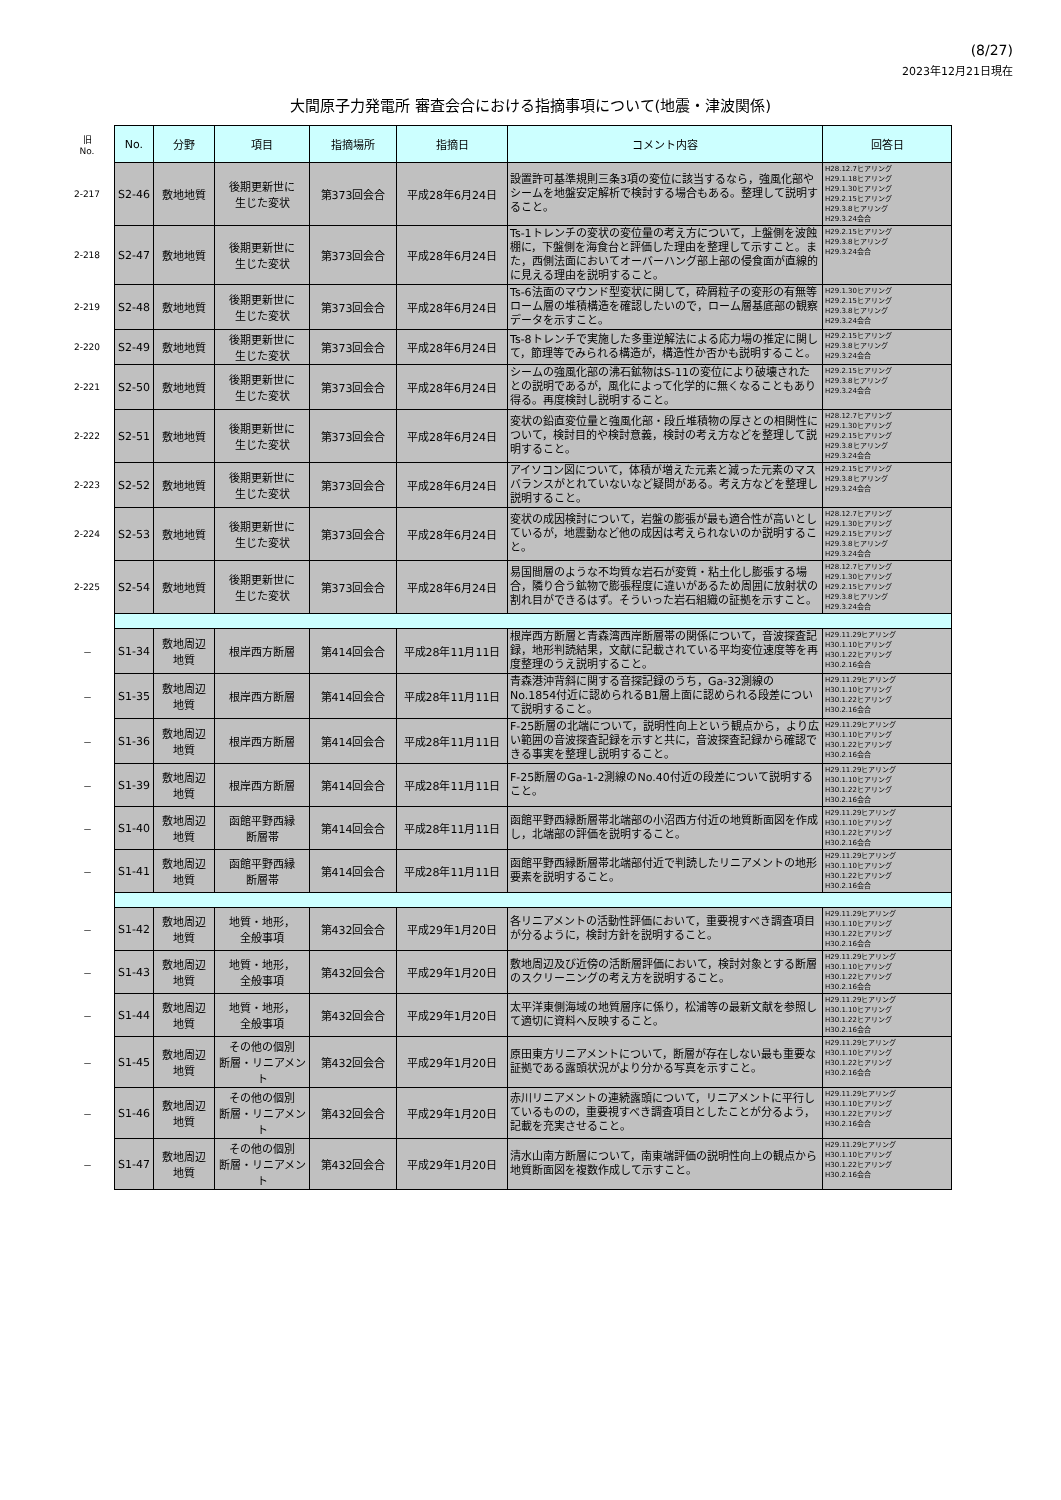(8/27)
2023年12月21日現在
大間原子力発電所 審査会合における指摘事項について(地震・津波関係)
| 旧 No. | No. | 分野 | 項目 | 指摘場所 | 指摘日 | コメント内容 | 回答日 |
| --- | --- | --- | --- | --- | --- | --- | --- |
| 2-217 | S2-46 | 敷地地質 | 後期更新世に 生じた変状 | 第373回会合 | 平成28年6月24日 | 設置許可基準規則三条3項の変位に該当するなら，強風化部やシームを地盤安定解析で検討する場合もある。整理して説明すること。 | H28.12.7ヒアリング H29.1.18ヒアリング H29.1.30ヒアリング H29.2.15ヒアリング H29.3.8ヒアリング H29.3.24会合 |
| 2-218 | S2-47 | 敷地地質 | 後期更新世に 生じた変状 | 第373回会合 | 平成28年6月24日 | Ts-1トレンチの変状の変位量の考え方について，上盤側を波蝕棚に，下盤側を海食台と評価した理由を整理して示すこと。また，西側法面においてオーバーハング部上部の侵食面が直線的に見える理由を説明すること。 | H29.2.15ヒアリング H29.3.8ヒアリング H29.3.24会合 |
| 2-219 | S2-48 | 敷地地質 | 後期更新世に 生じた変状 | 第373回会合 | 平成28年6月24日 | Ts-6法面のマウンド型変状に関して，砕屑粒子の変形の有無等ローム層の堆積構造を確認したいので，ローム層基底部の観察データを示すこと。 | H29.1.30ヒアリング H29.2.15ヒアリング H29.3.8ヒアリング H29.3.24会合 |
| 2-220 | S2-49 | 敷地地質 | 後期更新世に 生じた変状 | 第373回会合 | 平成28年6月24日 | Ts-8トレンチで実施した多重逆解法による応力場の推定に関して，節理等でみられる構造が，構造性か否かも説明すること。 | H29.2.15ヒアリング H29.3.8ヒアリング H29.3.24会合 |
| 2-221 | S2-50 | 敷地地質 | 後期更新世に 生じた変状 | 第373回会合 | 平成28年6月24日 | シームの強風化部の沸石鉱物はS-11の変位により破壊されたとの説明であるが，風化によって化学的に無くなることもあり得る。再度検討し説明すること。 | H29.2.15ヒアリング H29.3.8ヒアリング H29.3.24会合 |
| 2-222 | S2-51 | 敷地地質 | 後期更新世に 生じた変状 | 第373回会合 | 平成28年6月24日 | 変状の鉛直変位量と強風化部・段丘堆積物の厚さとの相関性について，検討目的や検討意義，検討の考え方などを整理して説明すること。 | H28.12.7ヒアリング H29.1.30ヒアリング H29.2.15ヒアリング H29.3.8ヒアリング H29.3.24会合 |
| 2-223 | S2-52 | 敷地地質 | 後期更新世に 生じた変状 | 第373回会合 | 平成28年6月24日 | アイソコン図について，体積が増えた元素と減った元素のマスバランスがとれていないなど疑問がある。考え方などを整理し説明すること。 | H29.2.15ヒアリング H29.3.8ヒアリング H29.3.24会合 |
| 2-224 | S2-53 | 敷地地質 | 後期更新世に 生じた変状 | 第373回会合 | 平成28年6月24日 | 変状の成因検討について，岩盤の膨張が最も適合性が高いとしているが，地震動など他の成因は考えられないのか説明すること。 | H28.12.7ヒアリング H29.1.30ヒアリング H29.2.15ヒアリング H29.3.8ヒアリング H29.3.24会合 |
| 2-225 | S2-54 | 敷地地質 | 後期更新世に 生じた変状 | 第373回会合 | 平成28年6月24日 | 易国間層のような不均質な岩石が変質・粘土化し膨張する場合，隣り合う鉱物で膨張程度に違いがあるため周囲に放射状の割れ目ができるはず。そういった岩石組織の証拠を示すこと。 | H28.12.7ヒアリング H29.1.30ヒアリング H29.2.15ヒアリング H29.3.8ヒアリング H29.3.24会合 |
| － | S1-34 | 敷地周辺 地質 | 根岸西方断層 | 第414回会合 | 平成28年11月11日 | 根岸西方断層と青森湾西岸断層帯の関係について，音波探査記録，地形判読結果，文献に記載されている平均変位速度等を再度整理のうえ説明すること。 | H29.11.29ヒアリング H30.1.10ヒアリング H30.1.22ヒアリング H30.2.16会合 |
| － | S1-35 | 敷地周辺 地質 | 根岸西方断層 | 第414回会合 | 平成28年11月11日 | 青森港沖背斜に関する音探記録のうち，Ga-32測線のNo.1854付近に認められるB1層上面に認められる段差について説明すること。 | H29.11.29ヒアリング H30.1.10ヒアリング H30.1.22ヒアリング H30.2.16会合 |
| － | S1-36 | 敷地周辺 地質 | 根岸西方断層 | 第414回会合 | 平成28年11月11日 | F-25断層の北端について，説明性向上という観点から，より広い範囲の音波探査記録を示すと共に，音波探査記録から確認できる事実を整理し説明すること。 | H29.11.29ヒアリング H30.1.10ヒアリング H30.1.22ヒアリング H30.2.16会合 |
| － | S1-39 | 敷地周辺 地質 | 根岸西方断層 | 第414回会合 | 平成28年11月11日 | F-25断層のGa-1-2測線のNo.40付近の段差について説明すること。 | H29.11.29ヒアリング H30.1.10ヒアリング H30.1.22ヒアリング H30.2.16会合 |
| － | S1-40 | 敷地周辺 地質 | 函館平野西縁 断層帯 | 第414回会合 | 平成28年11月11日 | 函館平野西縁断層帯北端部の小沼西方付近の地質断面図を作成し，北端部の評価を説明すること。 | H29.11.29ヒアリング H30.1.10ヒアリング H30.1.22ヒアリング H30.2.16会合 |
| － | S1-41 | 敷地周辺 地質 | 函館平野西縁 断層帯 | 第414回会合 | 平成28年11月11日 | 函館平野西縁断層帯北端部付近で判読したリニアメントの地形要素を説明すること。 | H29.11.29ヒアリング H30.1.10ヒアリング H30.1.22ヒアリング H30.2.16会合 |
| － | S1-42 | 敷地周辺 地質 | 地質・地形， 全般事項 | 第432回会合 | 平成29年1月20日 | 各リニアメントの活動性評価において，重要視すべき調査項目が分るように，検討方針を説明すること。 | H29.11.29ヒアリング H30.1.10ヒアリング H30.1.22ヒアリング H30.2.16会合 |
| － | S1-43 | 敷地周辺 地質 | 地質・地形， 全般事項 | 第432回会合 | 平成29年1月20日 | 敷地周辺及び近傍の活断層評価において，検討対象とする断層のスクリーニングの考え方を説明すること。 | H29.11.29ヒアリング H30.1.10ヒアリング H30.1.22ヒアリング H30.2.16会合 |
| － | S1-44 | 敷地周辺 地質 | 地質・地形， 全般事項 | 第432回会合 | 平成29年1月20日 | 太平洋東側海域の地質層序に係り，松浦等の最新文献を参照して適切に資料へ反映すること。 | H29.11.29ヒアリング H30.1.10ヒアリング H30.1.22ヒアリング H30.2.16会合 |
| － | S1-45 | 敷地周辺 地質 | その他の個別 断層・リニアメント | 第432回会合 | 平成29年1月20日 | 原田東方リニアメントについて，断層が存在しない最も重要な証拠である露頭状況がより分かる写真を示すこと。 | H29.11.29ヒアリング H30.1.10ヒアリング H30.1.22ヒアリング H30.2.16会合 |
| － | S1-46 | 敷地周辺 地質 | その他の個別 断層・リニアメント | 第432回会合 | 平成29年1月20日 | 赤川リニアメントの連続露頭について，リニアメントに平行しているものの，重要視すべき調査項目としたことが分るよう，記載を充実させること。 | H29.11.29ヒアリング H30.1.10ヒアリング H30.1.22ヒアリング H30.2.16会合 |
| － | S1-47 | 敷地周辺 地質 | その他の個別 断層・リニアメント | 第432回会合 | 平成29年1月20日 | 清水山南方断層について，南東端評価の説明性向上の観点から地質断面図を複数作成して示すこと。 | H29.11.29ヒアリング H30.1.10ヒアリング H30.1.22ヒアリング H30.2.16会合 |